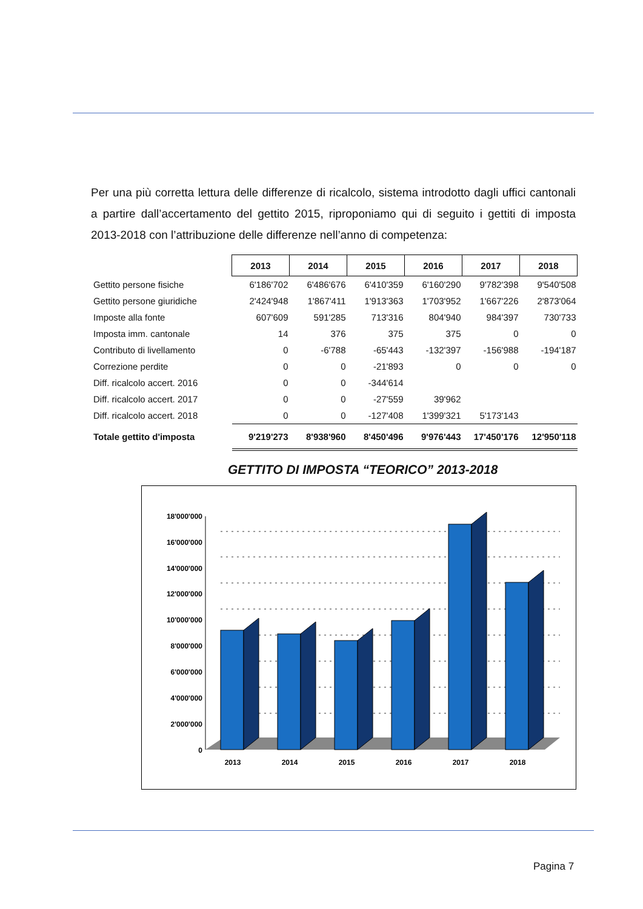Per una più corretta lettura delle differenze di ricalcolo, sistema introdotto dagli uffici cantonali a partire dall’accertamento del gettito 2015, riproponiamo qui di seguito i gettiti di imposta 2013-2018 con l’attribuzione delle differenze nell’anno di competenza:
| | 2013 | 2014 | 2015 | 2016 | 2017 | 2018 |
| Gettito persone fisiche | 6'186'702 | 6'486'676 | 6'410'359 | 6'160'290 | 9'782'398 | 9'540'508 |
| Gettito persone giuridiche | 2'424'948 | 1'867'411 | 1'913'363 | 1'703'952 | 1'667'226 | 2'873'064 |
| Imposte alla fonte | 607'609 | 591'285 | 713'316 | 804'940 | 984'397 | 730'733 |
| Imposta imm. cantonale | 14 | 376 | 375 | 375 | 0 | 0 |
| Contributo di livellamento | 0 | -6'788 | -65'443 | -132'397 | -156'988 | -194'187 |
| Correzione perdite | 0 | 0 | -21'893 | 0 | 0 | 0 |
| Diff. ricalcolo accert. 2016 | 0 | 0 | -344'614 | | | |
| Diff. ricalcolo accert. 2017 | 0 | 0 | -27'559 | 39'962 | | |
| Diff. ricalcolo accert. 2018 | 0 | 0 | -127'408 | 1'399'321 | 5'173'143 | |
| Totale gettito d'imposta | 9'219'273 | 8'938'960 | 8'450'496 | 9'976'443 | 17'450'176 | 12'950'118 |
GETTITO DI IMPOSTA “TEORICO” 2013-2018
18'000'000
16'000'000
14'000'000
12'000'000
10'000'000
8'000'000
6'000'000
4'000'000
2'000'000
0
2013
2014
2015
2016
2017
2018
Pagina 7